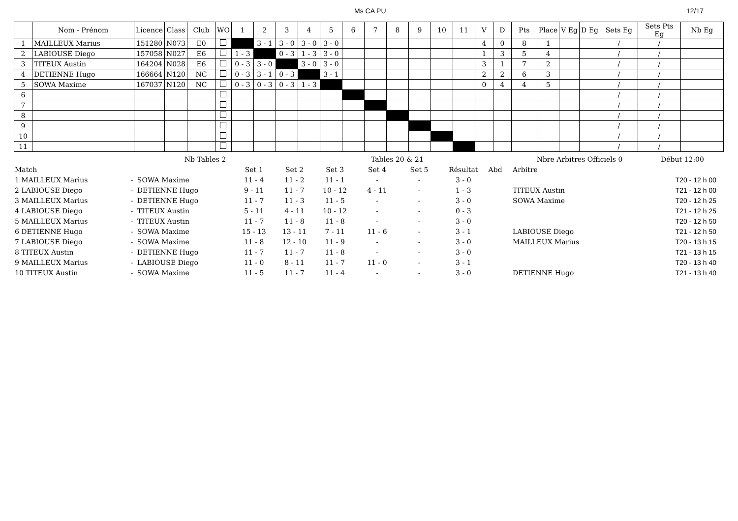Ms CA PU 12/17
| | Nom - Prénom | Licence | Class | Club | WO | 1 | 2 | 3 | 4 | 5 | 6 | 7 | 8 | 9 | 10 | 11 | V | D | Pts | Place | V Eg | D Eg | Sets Eg | Sets Pts Eg | Nb Eg |
| --- | --- | --- | --- | --- | --- | --- | --- | --- | --- | --- | --- | --- | --- | --- | --- | --- | --- | --- | --- | --- | --- | --- | --- | --- | --- |
| 1 | MAILLEUX Marius | 151280 | N073 | E0 | | | 3 - 1 | 3 - 0 | 3 - 0 | 3 - 0 | | | | | | | 4 | 0 | 8 | 1 | | | / | / | |
| 2 | LABIOUSE Diego | 157058 | N027 | E6 | | 1 - 3 | | 0 - 3 | 1 - 3 | 3 - 0 | | | | | | | 1 | 3 | 5 | 4 | | | / | / | |
| 3 | TITEUX Austin | 164204 | N028 | E6 | | 0 - 3 | 3 - 0 | | 3 - 0 | 3 - 0 | | | | | | | 3 | 1 | 7 | 2 | | | / | / | |
| 4 | DETIENNE Hugo | 166664 | N120 | NC | | 0 - 3 | 3 - 1 | 0 - 3 | | 3 - 1 | | | | | | | 2 | 2 | 6 | 3 | | | / | / | |
| 5 | SOWA Maxime | 167037 | N120 | NC | | 0 - 3 | 0 - 3 | 0 - 3 | 1 - 3 | | | | | | | | 0 | 4 | 4 | 5 | | | / | / | |
| 6 | | | | | | | | | | | | | | | | | | | | | | | / | / | |
| 7 | | | | | | | | | | | | | | | | | | | | | | | / | / | |
| 8 | | | | | | | | | | | | | | | | | | | | | | | / | / | |
| 9 | | | | | | | | | | | | | | | | | | | | | | | / | / | |
| 10 | | | | | | | | | | | | | | | | | | | | | | | / | / | |
| 11 | | | | | | | | | | | | | | | | | | | | | | | / | / | |
| | | Nb Tables 2 | | | | Tables 20 & 21 | | | | Nbre Arbitres Officiels 0 | | Début 12:00 |
| Match | | | Set 1 | Set 2 | Set 3 | Set 4 | Set 5 | Résultat | Abd | Arbitre | | |
| 1 MAILLEUX Marius | - | SOWA Maxime | 11 - 4 | 11 - 2 | 11 - 1 | - | - | 3 - 0 | | | | T20 - 12 h 00 |
| 2 LABIOUSE Diego | - | DETIENNE Hugo | 9 - 11 | 11 - 7 | 10 - 12 | 4 - 11 | - | 1 - 3 | | TITEUX Austin | | T21 - 12 h 00 |
| 3 MAILLEUX Marius | - | DETIENNE Hugo | 11 - 7 | 11 - 3 | 11 - 5 | - | - | 3 - 0 | | SOWA Maxime | | T20 - 12 h 25 |
| 4 LABIOUSE Diego | - | TITEUX Austin | 5 - 11 | 4 - 11 | 10 - 12 | - | - | 0 - 3 | | | | T21 - 12 h 25 |
| 5 MAILLEUX Marius | - | TITEUX Austin | 11 - 7 | 11 - 8 | 11 - 8 | - | - | 3 - 0 | | | | T20 - 12 h 50 |
| 6 DETIENNE Hugo | - | SOWA Maxime | 15 - 13 | 13 - 11 | 7 - 11 | 11 - 6 | - | 3 - 1 | | LABIOUSE Diego | | T21 - 12 h 50 |
| 7 LABIOUSE Diego | - | SOWA Maxime | 11 - 8 | 12 - 10 | 11 - 9 | - | - | 3 - 0 | | MAILLEUX Marius | | T20 - 13 h 15 |
| 8 TITEUX Austin | - | DETIENNE Hugo | 11 - 7 | 11 - 7 | 11 - 8 | - | - | 3 - 0 | | | | T21 - 13 h 15 |
| 9 MAILLEUX Marius | - | LABIOUSE Diego | 11 - 0 | 8 - 11 | 11 - 7 | 11 - 0 | - | 3 - 1 | | | | T20 - 13 h 40 |
| 10 TITEUX Austin | - | SOWA Maxime | 11 - 5 | 11 - 7 | 11 - 4 | - | - | 3 - 0 | | DETIENNE Hugo | | T21 - 13 h 40 |